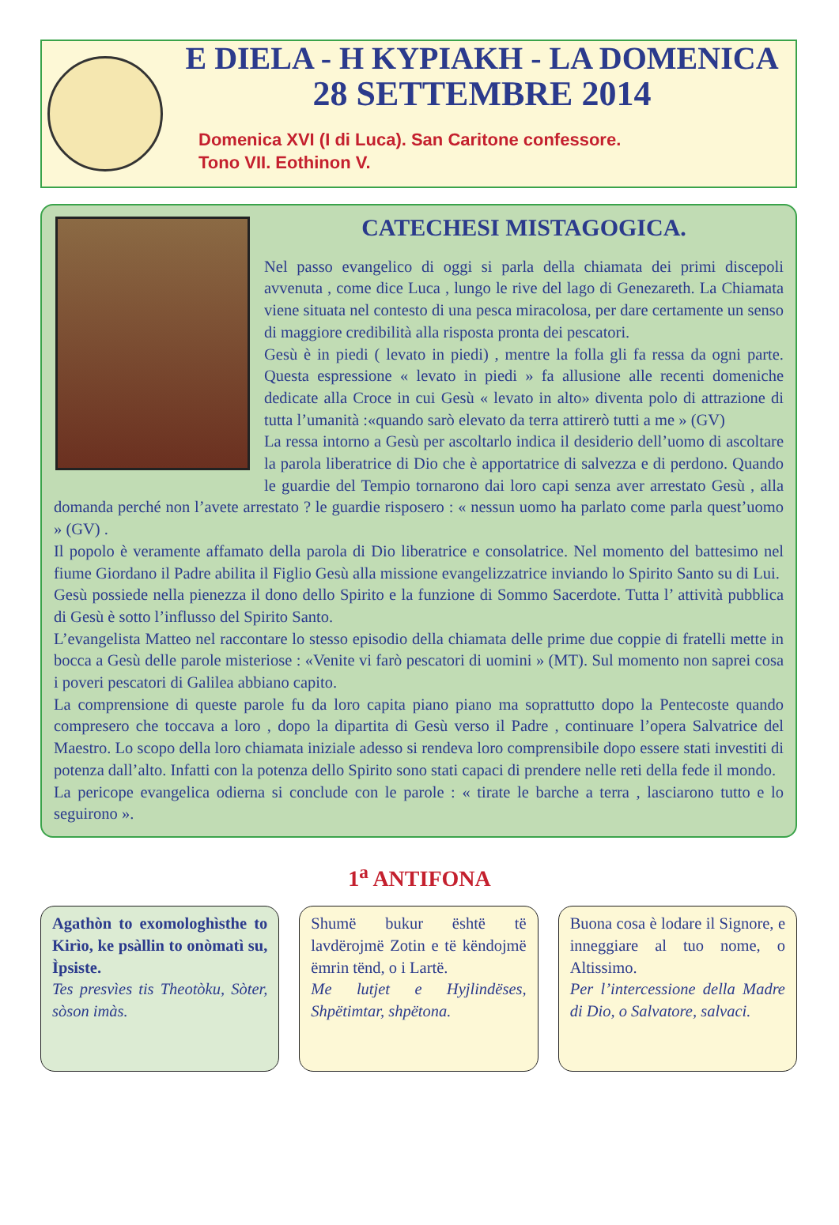E DIELA - H KYPIAKH - LA DOMENICA
28 SETTEMBRE 2014
Domenica XVI (I di Luca). San Caritone confessore.
Tono VII. Eothinon V.
CATECHESI MISTAGOGICA.
Nel passo evangelico di oggi si parla della chiamata dei primi discepoli avvenuta , come dice Luca , lungo le rive del lago di Genezareth. La Chiamata viene situata nel contesto di una pesca miracolosa, per dare certamente un senso di maggiore credibilità alla risposta pronta dei pescatori.
Gesù è in piedi ( levato in piedi) , mentre la folla gli fa ressa da ogni parte. Questa espressione « levato in piedi » fa allusione alle recenti domeniche dedicate alla Croce in cui Gesù « levato in alto» diventa polo di attrazione di tutta l’umanità :«quando sarò elevato da terra attirerò tutti a me » (GV)
La ressa intorno a Gesù per ascoltarlo indica il desiderio dell’uomo di ascoltare la parola liberatrice di Dio che è apportatrice di salvezza e di perdono. Quando le guardie del Tempio tornarono dai loro capi senza aver arrestato Gesù , alla domanda perché non l’avete arrestato ? le guardie risposero : « nessun uomo ha parlato come parla quest’uomo » (GV) .
Il popolo è veramente affamato della parola di Dio liberatrice e consolatrice. Nel momento del battesimo nel fiume Giordano il Padre abilita il Figlio Gesù alla missione evangelizzatrice inviando lo Spirito Santo su di Lui.
Gesù possiede nella pienezza il dono dello Spirito e la funzione di Sommo Sacerdote. Tutta l’ attività pubblica di Gesù è sotto l’influsso del Spirito Santo.
L’evangelista Matteo nel raccontare lo stesso episodio della chiamata delle prime due coppie di fratelli mette in bocca a Gesù delle parole misteriose : «Venite vi farò pescatori di uomini » (MT). Sul momento non saprei cosa i poveri pescatori di Galilea abbiano capito.
La comprensione di queste parole fu da loro capita piano piano ma soprattutto dopo la Pentecoste quando compresero che toccava a loro , dopo la dipartita di Gesù verso il Padre , continuare l’opera Salvatrice del Maestro. Lo scopo della loro chiamata iniziale adesso si rendeva loro comprensibile dopo essere stati investiti di potenza dall’alto. Infatti con la potenza dello Spirito sono stati capaci di prendere nelle reti della fede il mondo.
La pericope evangelica odierna si conclude con le parole : « tirate le barche a terra , lasciarono tutto e lo seguirono ».
1<sup>a</sup> ANTIFONA
Agathòn to exomologhìsthe to Kirìo, ke psàllin to onòmatì su, Ìpsiste.
Tes presvìes tis Theotòku, Sòter, sòson imàs.
Shumë bukur është të lavdërojmë Zotin e të këndojmë ëmrin tënd, o i Lartë.
Me lutjet e Hyjlindëses, Shpëtimtar, shpëtona.
Buona cosa è lodare il Signore, e inneggiare al tuo nome, o Altissimo.
Per l’intercessione della Madre di Dio, o Salvatore, salvaci.